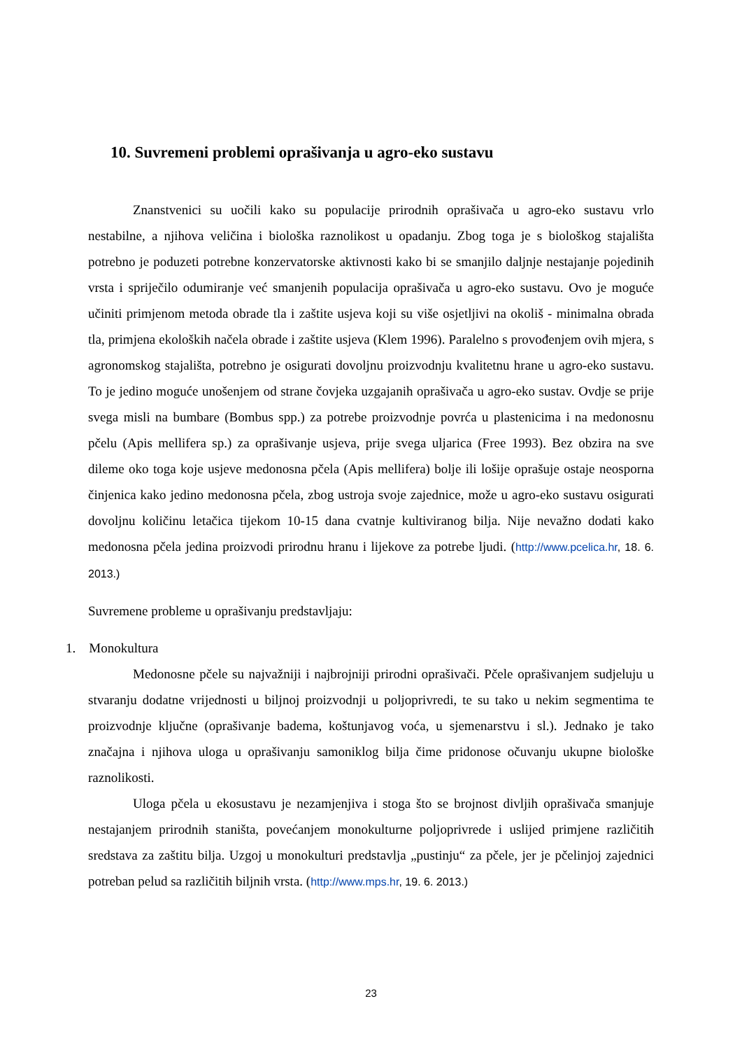10. Suvremeni problemi oprašivanja u agro-eko sustavu
Znanstvenici su uočili kako su populacije prirodnih oprašivača u agro-eko sustavu vrlo nestabilne, a njihova veličina i biološka raznolikost u opadanju. Zbog toga je s biološkog stajališta potrebno je poduzeti potrebne konzervatorske aktivnosti kako bi se smanjilo daljnje nestajanje pojedinih vrsta i spriječilo odumiranje već smanjenih populacija oprašivača u agro-eko sustavu. Ovo je moguće učiniti primjenom metoda obrade tla i zaštite usjeva koji su više osjetljivi na okoliš - minimalna obrada tla, primjena ekoloških načela obrade i zaštite usjeva (Klem 1996). Paralelno s provođenjem ovih mjera, s agronomskog stajališta, potrebno je osigurati dovoljnu proizvodnju kvalitetnu hrane u agro-eko sustavu. To je jedino moguće unošenjem od strane čovjeka uzgajanih oprašivača u agro-eko sustav. Ovdje se prije svega misli na bumbare (Bombus spp.) za potrebe proizvodnje povrća u plastenicima i na medonosnu pčelu (Apis mellifera sp.) za oprašivanje usjeva, prije svega uljarica (Free 1993). Bez obzira na sve dileme oko toga koje usjeve medonosna pčela (Apis mellifera) bolje ili lošije oprašuje ostaje neosporna činjenica kako jedino medonosna pčela, zbog ustroja svoje zajednice, može u agro-eko sustavu osigurati dovoljnu količinu letačica tijekom 10-15 dana cvatnje kultiviranog bilja. Nije nevažno dodati kako medonosna pčela jedina proizvodi prirodnu hranu i lijekove za potrebe ljudi. (http://www.pcelica.hr, 18. 6. 2013.)
Suvremene probleme u oprašivanju predstavljaju:
1. Monokultura
Medonosne pčele su najvažniji i najbrojniji prirodni oprašivači. Pčele oprašivanjem sudjeluju u stvaranju dodatne vrijednosti u biljnoj proizvodnji u poljoprivredi, te su tako u nekim segmentima te proizvodnje ključne (oprašivanje badema, koštunjavog voća, u sjemenarstvu i sl.). Jednako je tako značajna i njihova uloga u oprašivanju samoniklog bilja čime pridonose očuvanju ukupne biološke raznolikosti.
Uloga pčela u ekosustavu je nezamjenjiva i stoga što se brojnost divljih oprašivača smanjuje nestajanjem prirodnih staništa, povećanjem monokulturne poljoprivrede i uslijed primjene različitih sredstava za zaštitu bilja. Uzgoj u monokulturi predstavlja „pustinju“ za pčele, jer je pčelinjoj zajednici potreban pelud sa različitih biljnih vrsta. (http://www.mps.hr, 19. 6. 2013.)
23